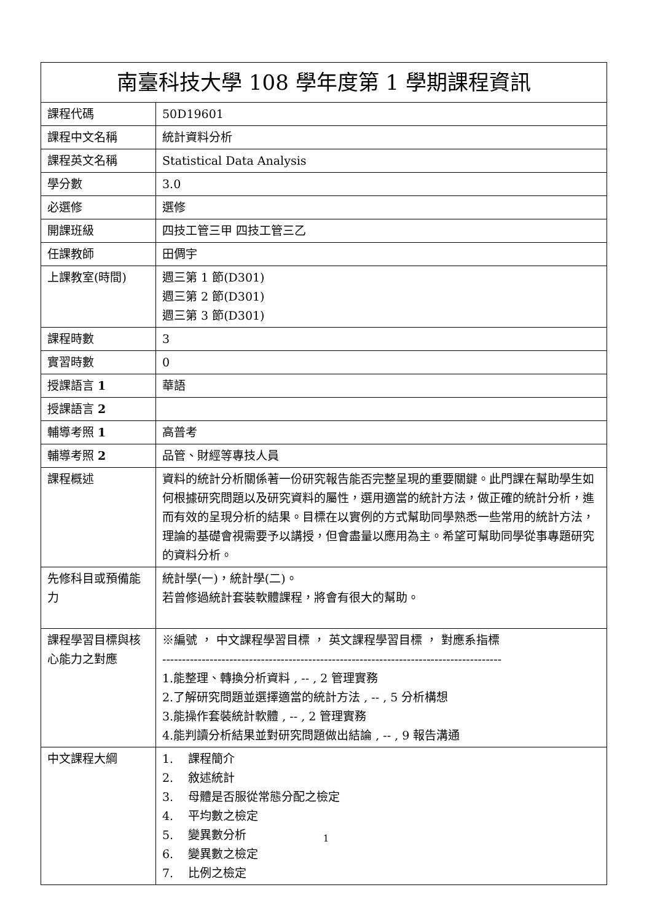| 南臺科技大學 108 學年度第 1 學期課程資訊 | |
| --- | --- |
| 課程代碼 | 50D19601 |
| 課程中文名稱 | 統計資料分析 |
| 課程英文名稱 | Statistical Data Analysis |
| 學分數 | 3.0 |
| 必選修 | 選修 |
| 開課班級 | 四技工管三甲 四技工管三乙 |
| 任課教師 | 田倜宇 |
| 上課教室(時間) | 週三第 1 節(D301) 週三第 2 節(D301) 週三第 3 節(D301) |
| 課程時數 | 3 |
| 實習時數 | 0 |
| 授課語言 1 | 華語 |
| 授課語言 2 | |
| 輔導考照 1 | 高普考 |
| 輔導考照 2 | 品管、財經等專技人員 |
| 課程概述 | 資料的統計分析關係著一份研究報告能否完整呈現的重要關鍵。此門課在幫助學生如何根據研究問題以及研究資料的屬性，選用適當的統計方法，做正確的統計分析，進而有效的呈現分析的結果。目標在以實例的方式幫助同學熟悉一些常用的統計方法，理論的基礎會視需要予以講授，但會盡量以應用為主。希望可幫助同學從事專題研究的資料分析。 |
| 先修科目或預備能力 | 統計學(一)，統計學(二)。 若曾修過統計套裝軟體課程，將會有很大的幫助。 |
| 課程學習目標與核心能力之對應 | ※編號 ， 中文課程學習目標 ， 英文課程學習目標 ， 對應系指標 -------------------------------------------------------------------------------------- 1.能整理、轉換分析資料 , -- , 2 管理實務 2.了解研究問題並選擇適當的統計方法 , -- , 5 分析構想 3.能操作套裝統計軟體 , -- , 2 管理實務 4.能判讀分析結果並對研究問題做出結論 , -- , 9 報告溝通 |
| 中文課程大綱 | 1. 課程簡介 2. 敘述統計 3. 母體是否服從常態分配之檢定 4. 平均數之檢定 5. 變異數分析 6. 變異數之檢定 7. 比例之檢定 |
1